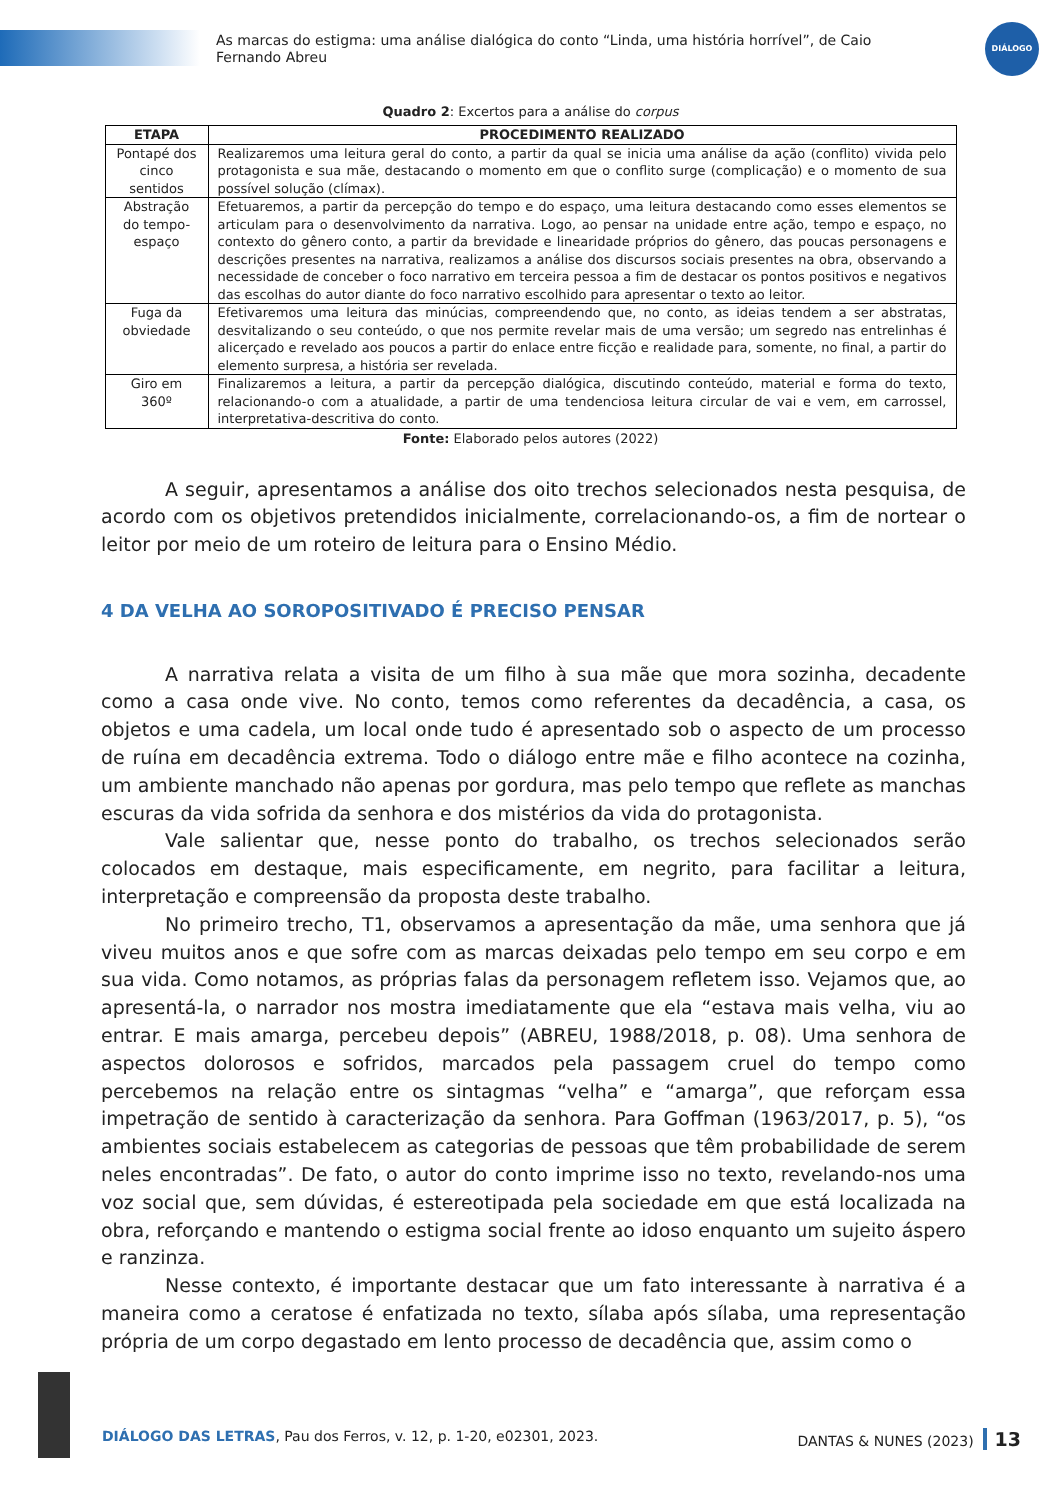As marcas do estigma: uma análise dialógica do conto “Linda, uma história horrível”, de Caio Fernando Abreu
DIÁLOGO
Quadro 2: Excertos para a análise do corpus
| ETAPA | PROCEDIMENTO REALIZADO |
| --- | --- |
| Pontapé dos cinco sentidos | Realizaremos uma leitura geral do conto, a partir da qual se inicia uma análise da ação (conflito) vivida pelo protagonista e sua mãe, destacando o momento em que o conflito surge (complicação) e o momento de sua possível solução (clímax). |
| Abstração do tempo-espaço | Efetuaremos, a partir da percepção do tempo e do espaço, uma leitura destacando como esses elementos se articulam para o desenvolvimento da narrativa. Logo, ao pensar na unidade entre ação, tempo e espaço, no contexto do gênero conto, a partir da brevidade e linearidade próprios do gênero, das poucas personagens e descrições presentes na narrativa, realizamos a análise dos discursos sociais presentes na obra, observando a necessidade de conceber o foco narrativo em terceira pessoa a fim de destacar os pontos positivos e negativos das escolhas do autor diante do foco narrativo escolhido para apresentar o texto ao leitor. |
| Fuga da obviedade | Efetivaremos uma leitura das minúcias, compreendendo que, no conto, as ideias tendem a ser abstratas, desvitalizando o seu conteúdo, o que nos permite revelar mais de uma versão; um segredo nas entrelinhas é alicerçado e revelado aos poucos a partir do enlace entre ficção e realidade para, somente, no final, a partir do elemento surpresa, a história ser revelada. |
| Giro em 360º | Finalizaremos a leitura, a partir da percepção dialógica, discutindo conteúdo, material e forma do texto, relacionando-o com a atualidade, a partir de uma tendenciosa leitura circular de vai e vem, em carrossel, interpretativa-descritiva do conto. |
Fonte: Elaborado pelos autores (2022)
A seguir, apresentamos a análise dos oito trechos selecionados nesta pesquisa, de acordo com os objetivos pretendidos inicialmente, correlacionando-os, a fim de nortear o leitor por meio de um roteiro de leitura para o Ensino Médio.
4 DA VELHA AO SOROPOSITIVADO É PRECISO PENSAR
A narrativa relata a visita de um filho à sua mãe que mora sozinha, decadente como a casa onde vive. No conto, temos como referentes da decadência, a casa, os objetos e uma cadela, um local onde tudo é apresentado sob o aspecto de um processo de ruína em decadência extrema. Todo o diálogo entre mãe e filho acontece na cozinha, um ambiente manchado não apenas por gordura, mas pelo tempo que reflete as manchas escuras da vida sofrida da senhora e dos mistérios da vida do protagonista.
Vale salientar que, nesse ponto do trabalho, os trechos selecionados serão colocados em destaque, mais especificamente, em negrito, para facilitar a leitura, interpretação e compreensão da proposta deste trabalho.
No primeiro trecho, T1, observamos a apresentação da mãe, uma senhora que já viveu muitos anos e que sofre com as marcas deixadas pelo tempo em seu corpo e em sua vida. Como notamos, as próprias falas da personagem refletem isso. Vejamos que, ao apresentá-la, o narrador nos mostra imediatamente que ela “estava mais velha, viu ao entrar. E mais amarga, percebeu depois” (ABREU, 1988/2018, p. 08). Uma senhora de aspectos dolorosos e sofridos, marcados pela passagem cruel do tempo como percebemos na relação entre os sintagmas “velha” e “amarga”, que reforçam essa impetração de sentido à caracterização da senhora. Para Goffman (1963/2017, p. 5), “os ambientes sociais estabelecem as categorias de pessoas que têm probabilidade de serem neles encontradas”. De fato, o autor do conto imprime isso no texto, revelando-nos uma voz social que, sem dúvidas, é estereotipada pela sociedade em que está localizada na obra, reforçando e mantendo o estigma social frente ao idoso enquanto um sujeito áspero e ranzinza.
Nesse contexto, é importante destacar que um fato interessante à narrativa é a maneira como a ceratose é enfatizada no texto, sílaba após sílaba, uma representação própria de um corpo degastado em lento processo de decadência que, assim como o
DIÁLOGO DAS LETRAS, Pau dos Ferros, v. 12, p. 1-20, e02301, 2023. DANTAS & NUNES (2023) 13